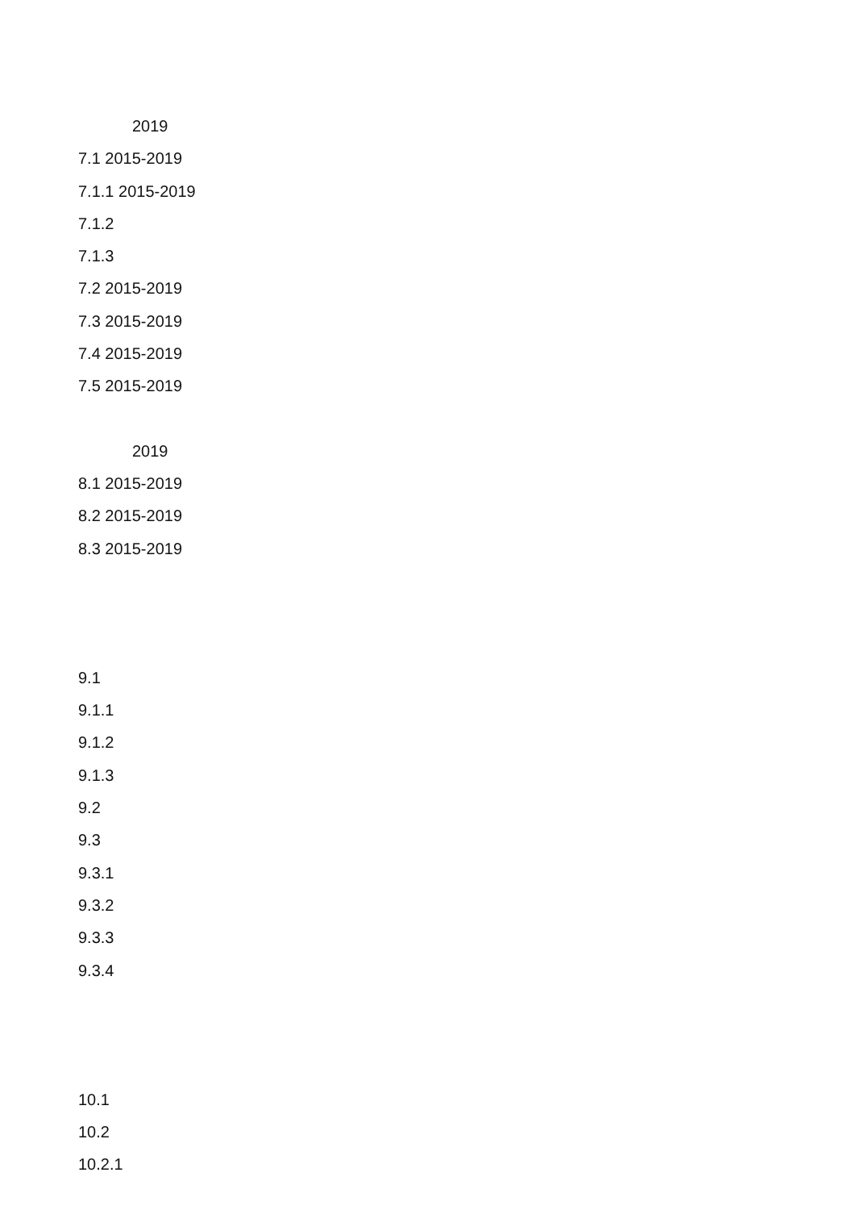2019
7.1 2015-2019
7.1.1 2015-2019
7.1.2
7.1.3
7.2 2015-2019
7.3 2015-2019
7.4 2015-2019
7.5 2015-2019
2019
8.1 2015-2019
8.2 2015-2019
8.3 2015-2019
9.1
9.1.1
9.1.2
9.1.3
9.2
9.3
9.3.1
9.3.2
9.3.3
9.3.4
10.1
10.2
10.2.1